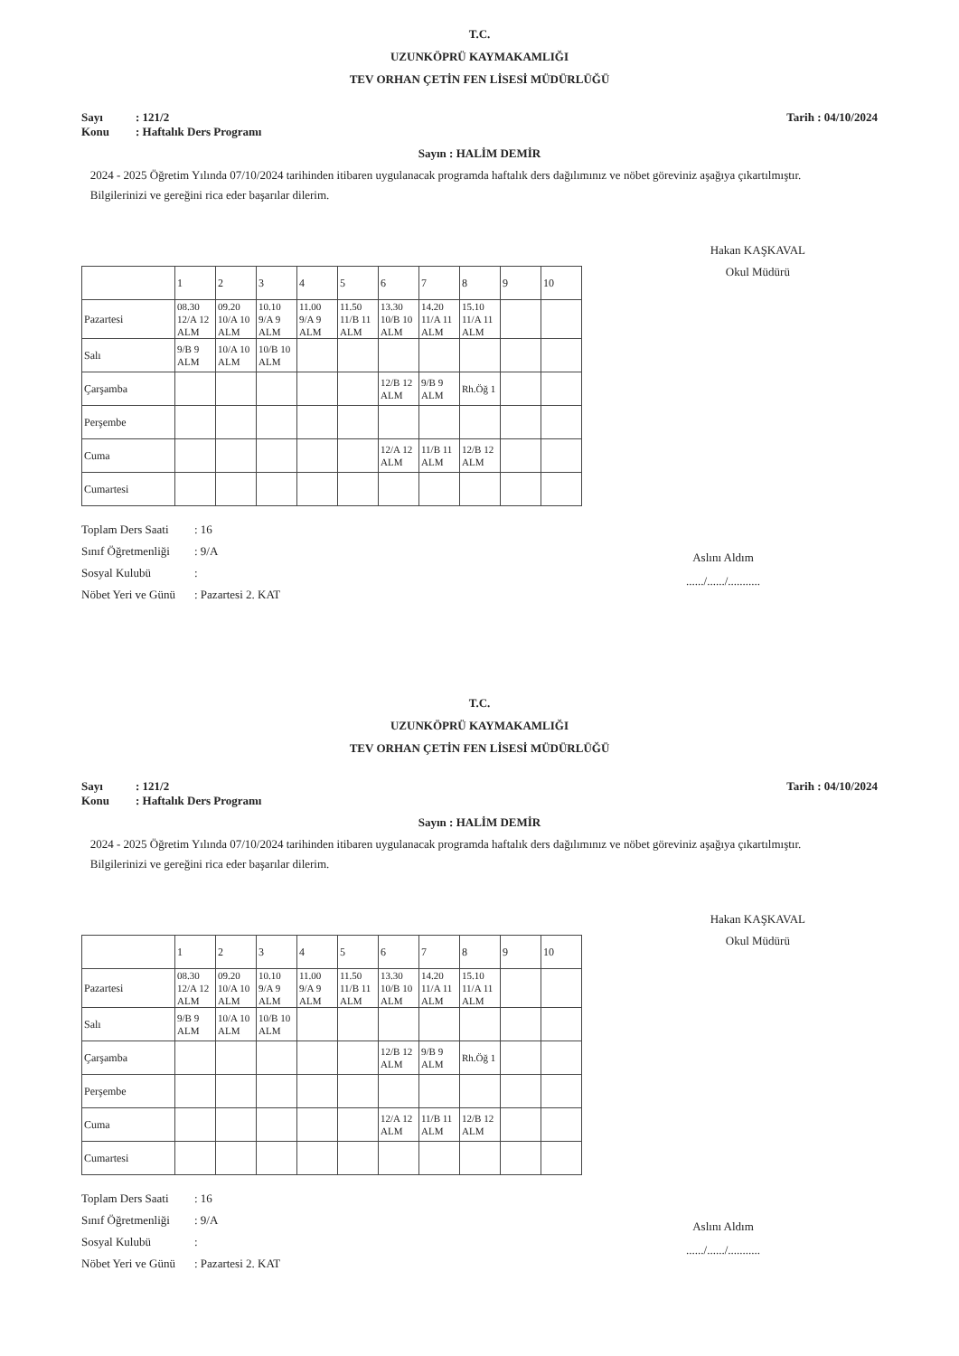T.C.
UZUNKÖPRÜ KAYMAKAMLIĞI
TEV ORHAN ÇETİN FEN LİSESİ MÜDÜRLÜĞÜ
Sayı: 121/2
Konu: Haftalık Ders Programı
Tarih : 04/10/2024
Sayın : HALİM DEMİR
2024 - 2025 Öğretim Yılında 07/10/2024 tarihinden itibaren uygulanacak programda haftalık ders dağılımınız ve nöbet göreviniz aşağıya çıkartılmıştır.
Bilgilerinizi ve gereğini rica eder başarılar dilerim.
Hakan KAŞKAVAL
Okul Müdürü
| | 1 | 2 | 3 | 4 | 5 | 6 | 7 | 8 | 9 | 10 |
| Pazartesi | 08.30 12/A 12 ALM | 09.20 10/A 10 ALM | 10.10 9/A 9 ALM | 11.00 9/A 9 ALM | 11.50 11/B 11 ALM | 13.30 10/B 10 ALM | 14.20 11/A 11 ALM | 15.10 11/A 11 ALM | | |
| Salı | 9/B 9 ALM | 10/A 10 ALM | 10/B 10 ALM | | | | | | | |
| Çarşamba | | | | | | 12/B 12 ALM | 9/B 9 ALM | Rh.Öğ 1 | | |
| Perşembe | | | | | | | | | | |
| Cuma | | | | | | 12/A 12 ALM | 11/B 11 ALM | 12/B 12 ALM | | |
| Cumartesi | | | | | | | | | | |
Toplam Ders Saati: 16
Sınıf Öğretmenliği: 9/A
Sosyal Kulubü:
Nöbet Yeri ve Günü: Pazartesi 2. KAT
Aslını Aldım
....../....../...........
T.C.
UZUNKÖPRÜ KAYMAKAMLIĞI
TEV ORHAN ÇETİN FEN LİSESİ MÜDÜRLÜĞÜ
Sayı: 121/2
Konu: Haftalık Ders Programı
Tarih : 04/10/2024
Sayın : HALİM DEMİR
2024 - 2025 Öğretim Yılında 07/10/2024 tarihinden itibaren uygulanacak programda haftalık ders dağılımınız ve nöbet göreviniz aşağıya çıkartılmıştır.
Bilgilerinizi ve gereğini rica eder başarılar dilerim.
Hakan KAŞKAVAL
Okul Müdürü
| | 1 | 2 | 3 | 4 | 5 | 6 | 7 | 8 | 9 | 10 |
| Pazartesi | 08.30 12/A 12 ALM | 09.20 10/A 10 ALM | 10.10 9/A 9 ALM | 11.00 9/A 9 ALM | 11.50 11/B 11 ALM | 13.30 10/B 10 ALM | 14.20 11/A 11 ALM | 15.10 11/A 11 ALM | | |
| Salı | 9/B 9 ALM | 10/A 10 ALM | 10/B 10 ALM | | | | | | | |
| Çarşamba | | | | | | 12/B 12 ALM | 9/B 9 ALM | Rh.Öğ 1 | | |
| Perşembe | | | | | | | | | | |
| Cuma | | | | | | 12/A 12 ALM | 11/B 11 ALM | 12/B 12 ALM | | |
| Cumartesi | | | | | | | | | | |
Toplam Ders Saati: 16
Sınıf Öğretmenliği: 9/A
Sosyal Kulubü:
Nöbet Yeri ve Günü: Pazartesi 2. KAT
Aslını Aldım
....../....../...........